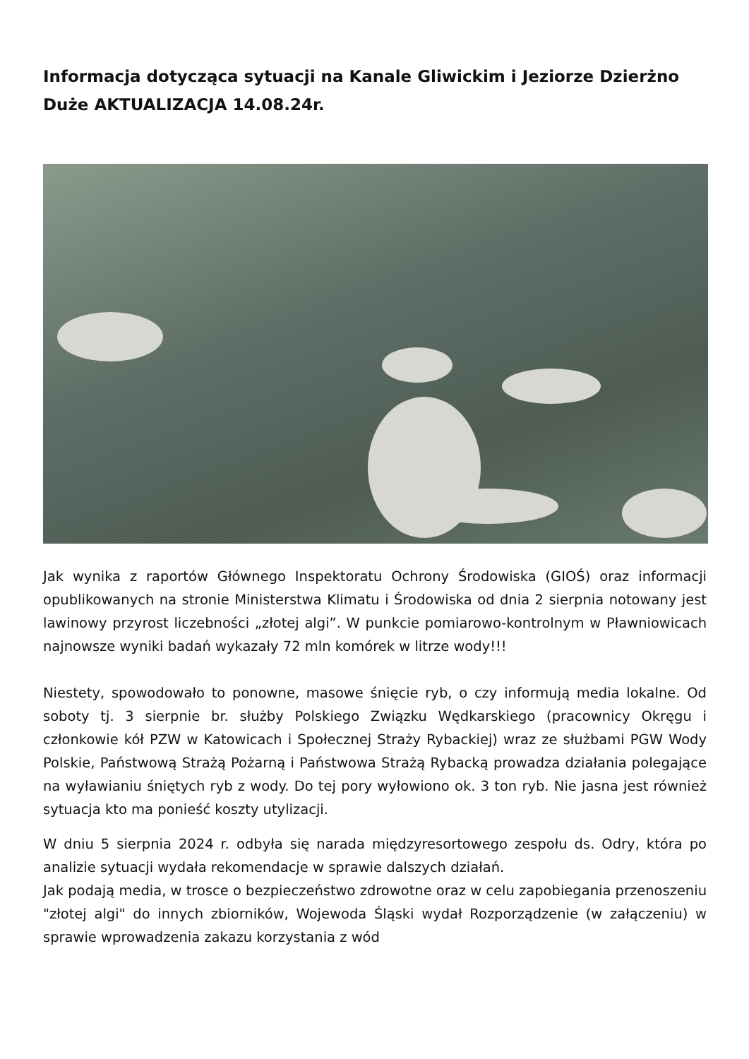Informacja dotycząca sytuacji na Kanale Gliwickim i Jeziorze Dzierżno Duże AKTUALIZACJA 14.08.24r.
Jak wynika z raportów Głównego Inspektoratu Ochrony Środowiska (GIOŚ) oraz informacji opublikowanych na stronie Ministerstwa Klimatu i Środowiska od dnia 2 sierpnia notowany jest lawinowy przyrost liczebności „złotej algi”. W punkcie pomiarowo-kontrolnym w Pławniowicach najnowsze wyniki badań wykazały 72 mln komórek w litrze wody!!!
Niestety, spowodowało to ponowne, masowe śnięcie ryb, o czy informują media lokalne. Od soboty tj. 3 sierpnie br. służby Polskiego Związku Wędkarskiego (pracownicy Okręgu i członkowie kół PZW w Katowicach i Społecznej Straży Rybackiej) wraz ze służbami PGW Wody Polskie, Państwową Strażą Pożarną i Państwowa Strażą Rybacką prowadza działania polegające na wyławianiu śniętych ryb z wody. Do tej pory wyłowiono ok. 3 ton ryb. Nie jasna jest również sytuacja kto ma ponieść koszty utylizacji.
W dniu 5 sierpnia 2024 r. odbyła się narada międzyresortowego zespołu ds. Odry, która po analizie sytuacji wydała rekomendacje w sprawie dalszych działań.
Jak podają media, w trosce o bezpieczeństwo zdrowotne oraz w celu zapobiegania przenoszeniu "złotej algi" do innych zbiorników, Wojewoda Śląski wydał Rozporządzenie (w załączeniu) w sprawie wprowadzenia zakazu korzystania z wód